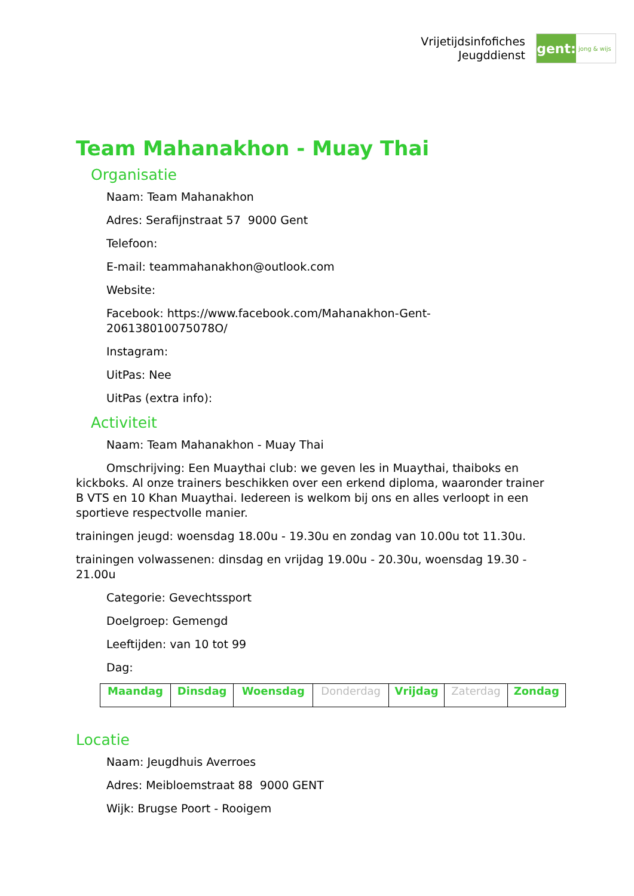Vrijetijdsinfofiches
Jeugddienst
gent:
jong & wijs
Team Mahanakhon - Muay Thai
Organisatie
Naam: Team Mahanakhon
Adres: Serafijnstraat 57 9000 Gent
Telefoon:
E-mail: teammahanakhon@outlook.com
Website:
Facebook: https://www.facebook.com/Mahanakhon-Gent-
206138010075078O/
Instagram:
UitPas: Nee
UitPas (extra info):
Activiteit
Naam: Team Mahanakhon - Muay Thai
Omschrijving: Een Muaythai club: we geven les in Muaythai, thaiboks en kickboks. Al onze trainers beschikken over een erkend diploma, waaronder trainer B VTS en 10 Khan Muaythai. Iedereen is welkom bij ons en alles verloopt in een sportieve respectvolle manier.
trainingen jeugd: woensdag 18.00u - 19.30u en zondag van 10.00u tot 11.30u.
trainingen volwassenen: dinsdag en vrijdag 19.00u - 20.30u, woensdag 19.30 - 21.00u
Categorie: Gevechtssport
Doelgroep: Gemengd
Leeftijden: van 10 tot 99
Dag:
| Maandag | Dinsdag | Woensdag | Donderdag | Vrijdag | Zaterdag | Zondag |
Locatie
Naam: Jeugdhuis Averroes
Adres: Meibloemstraat 88 9000 GENT
Wijk: Brugse Poort - Rooigem